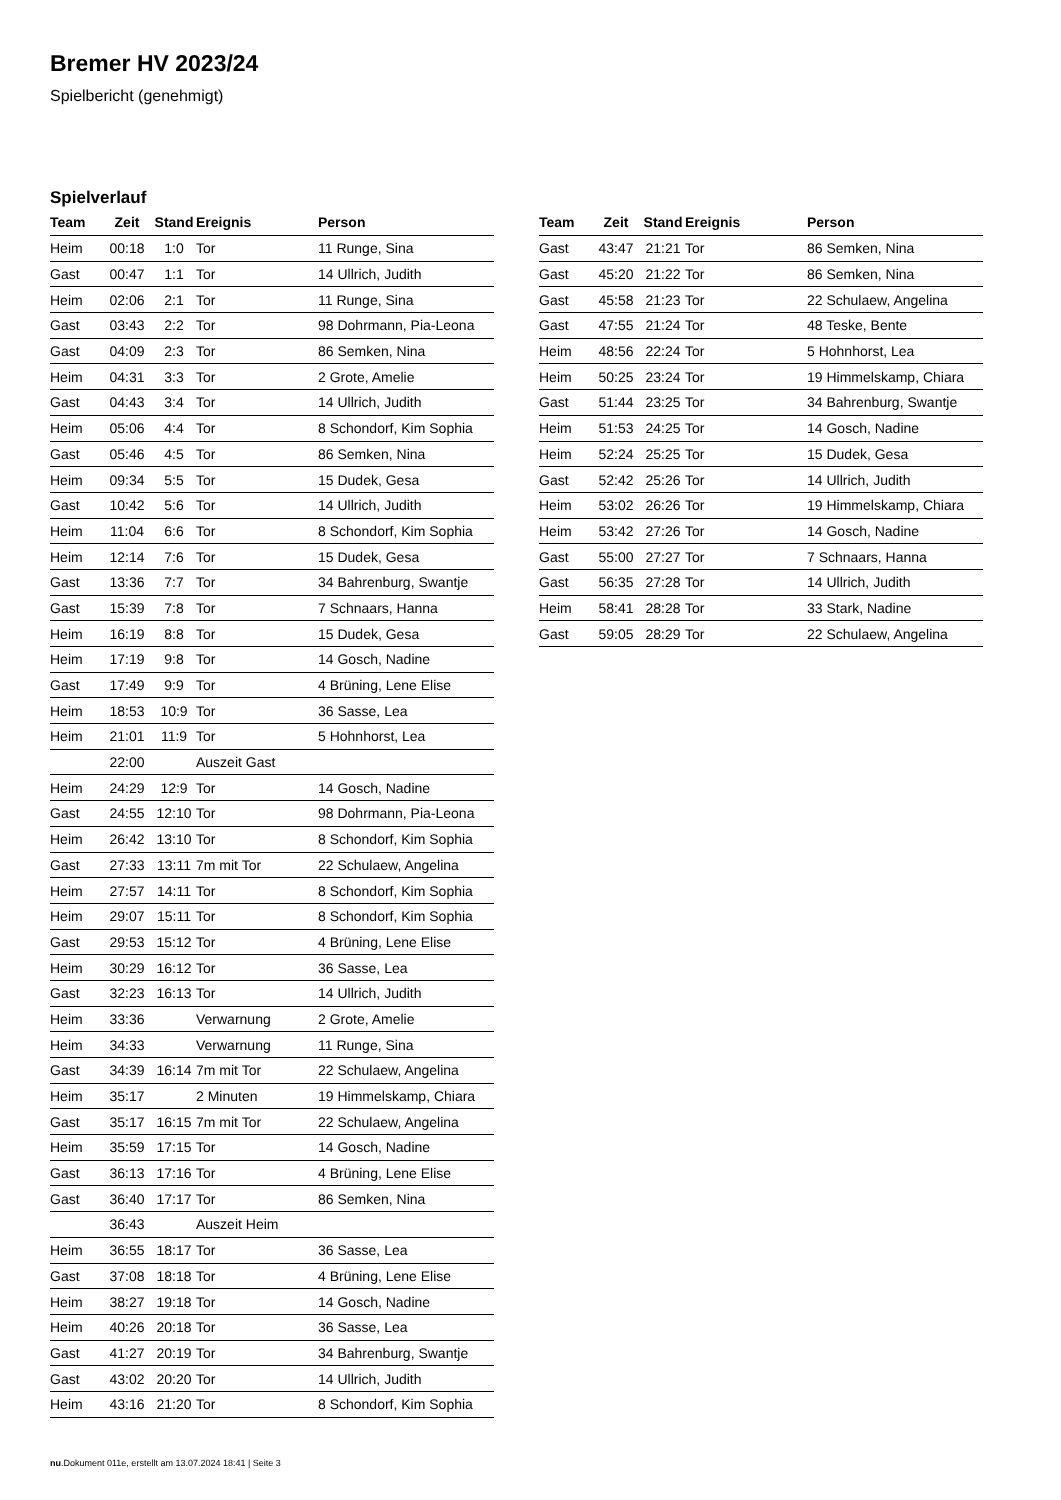Bremer HV 2023/24
Spielbericht (genehmigt)
Spielverlauf
| Team | Zeit | Stand | Ereignis | Person |
| --- | --- | --- | --- | --- |
| Heim | 00:18 | 1:0 | Tor | 11 Runge, Sina |
| Gast | 00:47 | 1:1 | Tor | 14 Ullrich, Judith |
| Heim | 02:06 | 2:1 | Tor | 11 Runge, Sina |
| Gast | 03:43 | 2:2 | Tor | 98 Dohrmann, Pia-Leona |
| Gast | 04:09 | 2:3 | Tor | 86 Semken, Nina |
| Heim | 04:31 | 3:3 | Tor | 2 Grote, Amelie |
| Gast | 04:43 | 3:4 | Tor | 14 Ullrich, Judith |
| Heim | 05:06 | 4:4 | Tor | 8 Schondorf, Kim Sophia |
| Gast | 05:46 | 4:5 | Tor | 86 Semken, Nina |
| Heim | 09:34 | 5:5 | Tor | 15 Dudek, Gesa |
| Gast | 10:42 | 5:6 | Tor | 14 Ullrich, Judith |
| Heim | 11:04 | 6:6 | Tor | 8 Schondorf, Kim Sophia |
| Heim | 12:14 | 7:6 | Tor | 15 Dudek, Gesa |
| Gast | 13:36 | 7:7 | Tor | 34 Bahrenburg, Swantje |
| Gast | 15:39 | 7:8 | Tor | 7 Schnaars, Hanna |
| Heim | 16:19 | 8:8 | Tor | 15 Dudek, Gesa |
| Heim | 17:19 | 9:8 | Tor | 14 Gosch, Nadine |
| Gast | 17:49 | 9:9 | Tor | 4 Brüning, Lene Elise |
| Heim | 18:53 | 10:9 | Tor | 36 Sasse, Lea |
| Heim | 21:01 | 11:9 | Tor | 5 Hohnhorst, Lea |
| | 22:00 | | Auszeit Gast | |
| Heim | 24:29 | 12:9 | Tor | 14 Gosch, Nadine |
| Gast | 24:55 | 12:10 | Tor | 98 Dohrmann, Pia-Leona |
| Heim | 26:42 | 13:10 | Tor | 8 Schondorf, Kim Sophia |
| Gast | 27:33 | 13:11 | 7m mit Tor | 22 Schulaew, Angelina |
| Heim | 27:57 | 14:11 | Tor | 8 Schondorf, Kim Sophia |
| Heim | 29:07 | 15:11 | Tor | 8 Schondorf, Kim Sophia |
| Gast | 29:53 | 15:12 | Tor | 4 Brüning, Lene Elise |
| Heim | 30:29 | 16:12 | Tor | 36 Sasse, Lea |
| Gast | 32:23 | 16:13 | Tor | 14 Ullrich, Judith |
| Heim | 33:36 | | Verwarnung | 2 Grote, Amelie |
| Heim | 34:33 | | Verwarnung | 11 Runge, Sina |
| Gast | 34:39 | 16:14 | 7m mit Tor | 22 Schulaew, Angelina |
| Heim | 35:17 | | 2 Minuten | 19 Himmelskamp, Chiara |
| Gast | 35:17 | 16:15 | 7m mit Tor | 22 Schulaew, Angelina |
| Heim | 35:59 | 17:15 | Tor | 14 Gosch, Nadine |
| Gast | 36:13 | 17:16 | Tor | 4 Brüning, Lene Elise |
| Gast | 36:40 | 17:17 | Tor | 86 Semken, Nina |
| | 36:43 | | Auszeit Heim | |
| Heim | 36:55 | 18:17 | Tor | 36 Sasse, Lea |
| Gast | 37:08 | 18:18 | Tor | 4 Brüning, Lene Elise |
| Heim | 38:27 | 19:18 | Tor | 14 Gosch, Nadine |
| Heim | 40:26 | 20:18 | Tor | 36 Sasse, Lea |
| Gast | 41:27 | 20:19 | Tor | 34 Bahrenburg, Swantje |
| Gast | 43:02 | 20:20 | Tor | 14 Ullrich, Judith |
| Heim | 43:16 | 21:20 | Tor | 8 Schondorf, Kim Sophia |
| Team | Zeit | Stand | Ereignis | Person |
| --- | --- | --- | --- | --- |
| Gast | 43:47 | 21:21 | Tor | 86 Semken, Nina |
| Gast | 45:20 | 21:22 | Tor | 86 Semken, Nina |
| Gast | 45:58 | 21:23 | Tor | 22 Schulaew, Angelina |
| Gast | 47:55 | 21:24 | Tor | 48 Teske, Bente |
| Heim | 48:56 | 22:24 | Tor | 5 Hohnhorst, Lea |
| Heim | 50:25 | 23:24 | Tor | 19 Himmelskamp, Chiara |
| Gast | 51:44 | 23:25 | Tor | 34 Bahrenburg, Swantje |
| Heim | 51:53 | 24:25 | Tor | 14 Gosch, Nadine |
| Heim | 52:24 | 25:25 | Tor | 15 Dudek, Gesa |
| Gast | 52:42 | 25:26 | Tor | 14 Ullrich, Judith |
| Heim | 53:02 | 26:26 | Tor | 19 Himmelskamp, Chiara |
| Heim | 53:42 | 27:26 | Tor | 14 Gosch, Nadine |
| Gast | 55:00 | 27:27 | Tor | 7 Schnaars, Hanna |
| Gast | 56:35 | 27:28 | Tor | 14 Ullrich, Judith |
| Heim | 58:41 | 28:28 | Tor | 33 Stark, Nadine |
| Gast | 59:05 | 28:29 | Tor | 22 Schulaew, Angelina |
nu.Dokument 011e, erstellt am 13.07.2024 18:41 | Seite 3